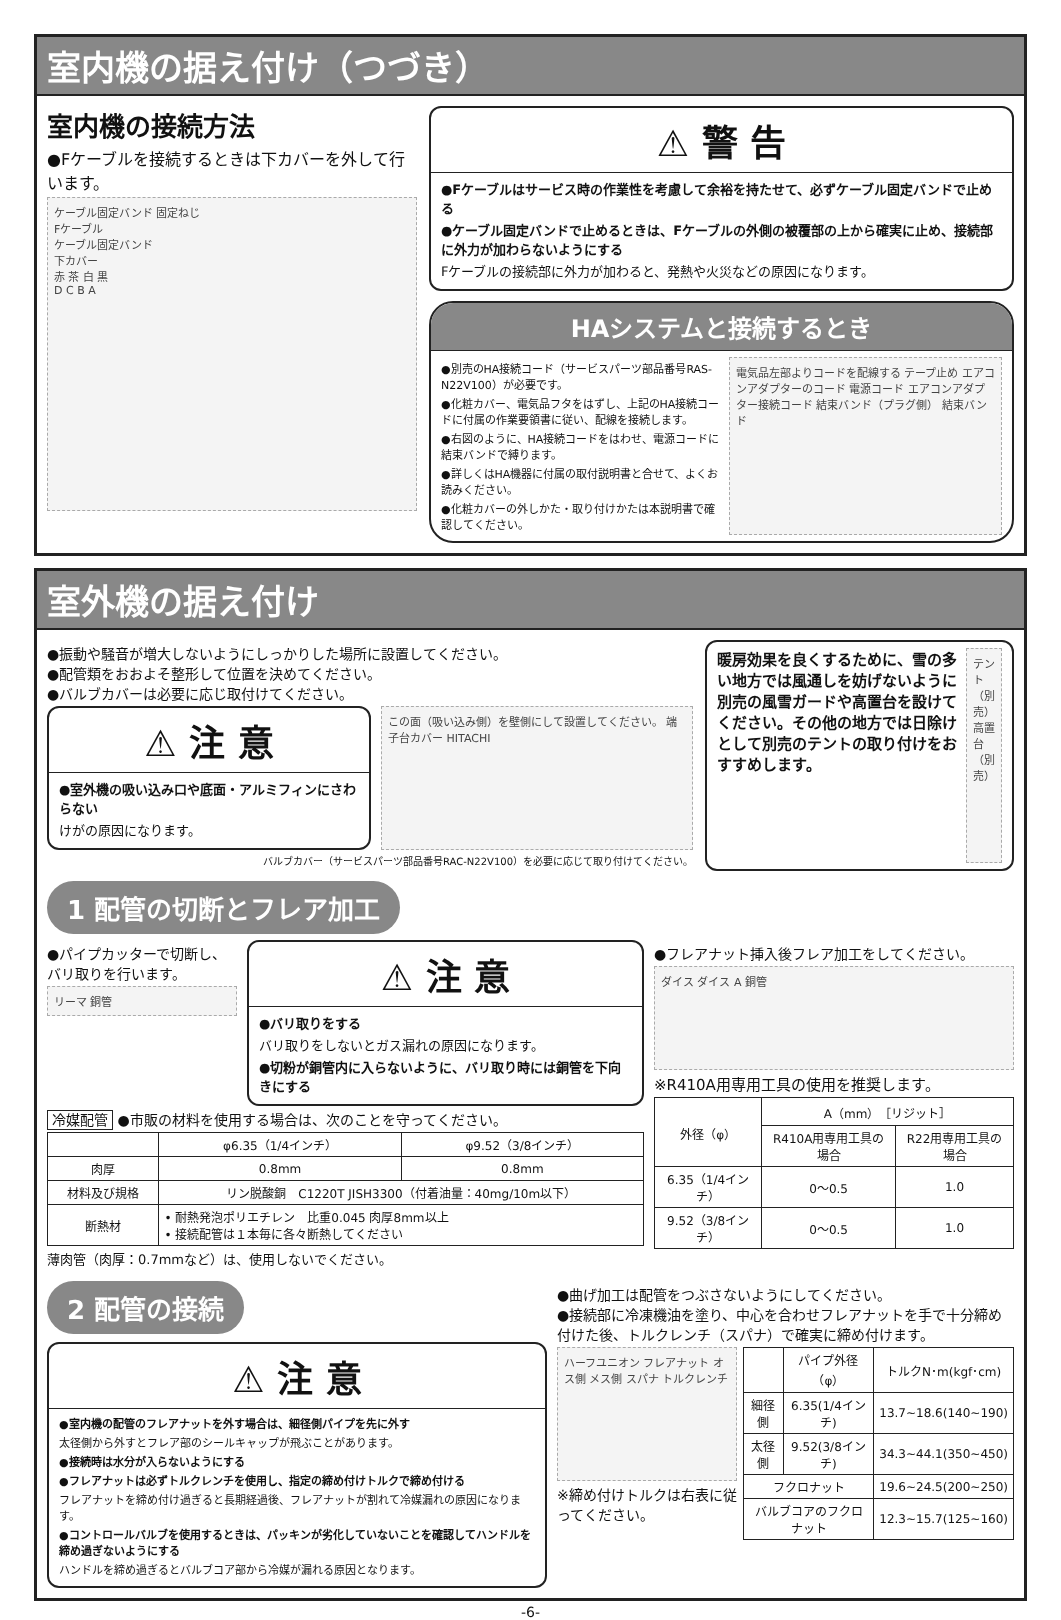室内機の据え付け（つづき）
室内機の接続方法
●Fケーブルを接続するときは下カバーを外して行います。
ケーブル固定バンド 固定ねじ
Fケーブル
ケーブル固定バンド
下カバー
赤 茶 白 黒
D C B A
⚠ 警 告
●Fケーブルはサービス時の作業性を考慮して余裕を持たせて、必ずケーブル固定バンドで止める
●ケーブル固定バンドで止めるときは、Fケーブルの外側の被覆部の上から確実に止め、接続部に外力が加わらないようにする
Fケーブルの接続部に外力が加わると、発熱や火災などの原因になります。
HAシステムと接続するとき
●別売のHA接続コード（サービスパーツ部品番号RAS-N22V100）が必要です。
●化粧カバー、電気品フタをはずし、上記のHA接続コードに付属の作業要領書に従い、配線を接続します。
●右図のように、HA接続コードをはわせ、電源コードに結束バンドで縛ります。
●詳しくはHA機器に付属の取付説明書と合せて、よくお読みください。
●化粧カバーの外しかた・取り付けかたは本説明書で確認してください。
電気品左部よりコードを配線する テープ止め エアコンアダプターのコード 電源コード エアコンアダプター接続コード 結束バンド（プラグ側） 結束バンド
室外機の据え付け
●振動や騒音が増大しないようにしっかりした場所に設置してください。
●配管類をおおよそ整形して位置を決めてください。
●バルブカバーは必要に応じ取付けてください。
⚠ 注 意
●室外機の吸い込み口や底面・アルミフィンにさわらない
けがの原因になります。
この面（吸い込み側）を壁側にして設置してください。 端子台カバー HITACHI
バルブカバー（サービスパーツ部品番号RAC-N22V100）を必要に応じて取り付けてください。
暖房効果を良くするために、雪の多い地方では風通しを妨げないように別売の風雪ガードや高置台を設けてください。その他の地方では日除けとして別売のテントの取り付けをおすすめします。
テント（別売）
高置台（別売）
1 配管の切断とフレア加工
●パイプカッターで切断し、バリ取りを行います。
リーマ 銅管
⚠ 注 意
●バリ取りをする
バリ取りをしないとガス漏れの原因になります。
●切粉が銅管内に入らないように、バリ取り時には銅管を下向きにする
冷媒配管 ●市販の材料を使用する場合は、次のことを守ってください。
| | φ6.35（1/4インチ） | φ9.52（3/8インチ） |
| --- | --- | --- |
| 肉厚 | 0.8mm | 0.8mm |
| 材料及び規格 | リン脱酸銅 C1220T JISH3300（付着油量：40mg/10m以下） | |
| 断熱材 | • 耐熱発泡ポリエチレン 比重0.045 肉厚8mm以上 • 接続配管は１本毎に各々断熱してください | |
薄肉管（肉厚：0.7mmなど）は、使用しないでください。
●フレアナット挿入後フレア加工をしてください。
ダイス ダイス A 銅管
※R410A用専用工具の使用を推奨します。
| 外径（φ） | A（mm）［リジット］ | |
| --- | --- | --- |
| | R410A用専用工具の場合 | R22用専用工具の場合 |
| 6.35（1/4インチ） | 0～0.5 | 1.0 |
| 9.52（3/8インチ） | 0～0.5 | 1.0 |
2 配管の接続
⚠ 注 意
●室内機の配管のフレアナットを外す場合は、細径側パイプを先に外す
太径側から外すとフレア部のシールキャップが飛ぶことがあります。
●接続時は水分が入らないようにする
●フレアナットは必ずトルクレンチを使用し、指定の締め付けトルクで締め付ける
フレアナットを締め付け過ぎると長期経過後、フレアナットが割れて冷媒漏れの原因になります。
●コントロールバルブを使用するときは、パッキンが劣化していないことを確認してハンドルを締め過ぎないようにする
ハンドルを締め過ぎるとバルブコア部から冷媒が漏れる原因となります。
●曲げ加工は配管をつぶさないようにしてください。
●接続部に冷凍機油を塗り、中心を合わせフレアナットを手で十分締め付けた後、トルクレンチ（スパナ）で確実に締め付けます。
ハーフユニオン フレアナット オス側 メス側 スパナ トルクレンチ
※締め付けトルクは右表に従ってください。
| | パイプ外径（φ） | トルクN･m(kgf･cm) |
| --- | --- | --- |
| 細径側 | 6.35(1/4インチ) | 13.7~18.6(140~190) |
| 太径側 | 9.52(3/8インチ) | 34.3~44.1(350~450) |
| フクロナット | | 19.6~24.5(200~250) |
| バルブコアのフクロナット | | 12.3~15.7(125~160) |
-6-